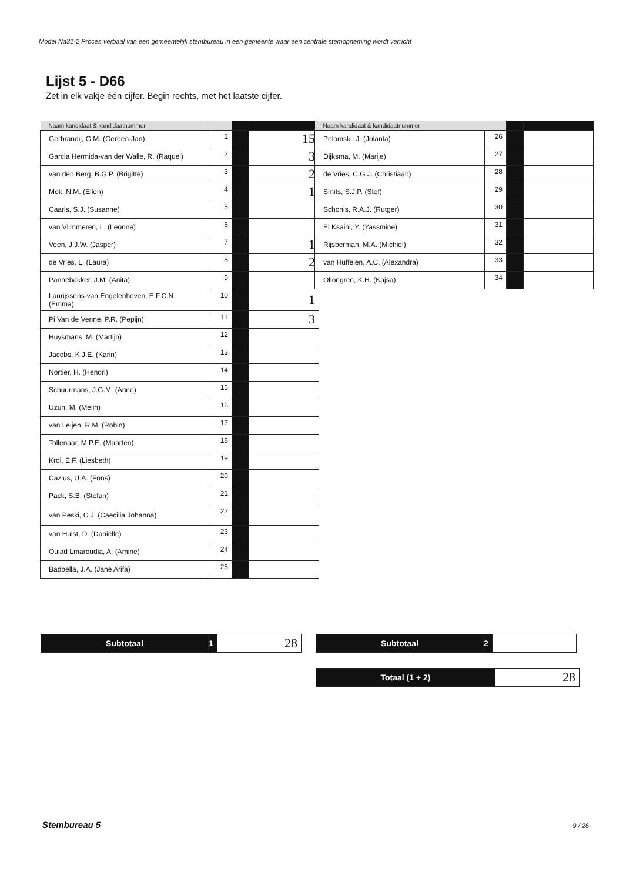Model Na31-2 Proces-verbaal van een gemeentelijk stembureau in een gemeente waar een centrale stemopneming wordt verricht
Lijst 5 - D66
Zet in elk vakje één cijfer. Begin rechts, met het laatste cijfer.
| Naam kandidaat & kandidaatnummer | | | |
| Gerbrandij, G.M. (Gerben-Jan) | 1 | | 15 |
| Garcia Hermida-van der Walle, R. (Raquel) | 2 | | 3 |
| van den Berg, B.G.P. (Brigitte) | 3 | | 2 |
| Mok, N.M. (Ellen) | 4 | | 1 |
| Caarls, S.J. (Susanne) | 5 | | |
| van Vlimmeren, L. (Leonne) | 6 | | |
| Veen, J.J.W. (Jasper) | 7 | | 1 |
| de Vries, L. (Laura) | 8 | | 2 |
| Pannebakker, J.M. (Anita) | 9 | | |
| Laurijssens-van Engelenhoven, E.F.C.N. (Emma) | 10 | | 1 |
| Pi Van de Venne, P.R. (Pepijn) | 11 | | 3 |
| Huysmans, M. (Martijn) | 12 | | |
| Jacobs, K.J.E. (Karin) | 13 | | |
| Nortier, H. (Hendri) | 14 | | |
| Schuurmans, J.G.M. (Anne) | 15 | | |
| Uzun, M. (Melih) | 16 | | |
| van Leijen, R.M. (Robin) | 17 | | |
| Tollenaar, M.P.E. (Maarten) | 18 | | |
| Krol, E.F. (Liesbeth) | 19 | | |
| Cazius, U.A. (Fons) | 20 | | |
| Pack, S.B. (Stefan) | 21 | | |
| van Peski, C.J. (Caecilia Johanna) | 22 | | |
| van Hulst, D. (Daniëlle) | 23 | | |
| Oulad Lmaroudia, A. (Amine) | 24 | | |
| Badoella, J.A. (Jane Arifa) | 25 | | |
| Naam kandidaat & kandidaatnummer | | | |
| Polomski, J. (Jolanta) | 26 | | |
| Dijksma, M. (Marije) | 27 | | |
| de Vries, C.G.J. (Christiaan) | 28 | | |
| Smits, S.J.P. (Stef) | 29 | | |
| Schonis, R.A.J. (Rutger) | 30 | | |
| El Ksaihi, Y. (Yassmine) | 31 | | |
| Rijsberman, M.A. (Michiel) | 32 | | |
| van Huffelen, A.C. (Alexandra) | 33 | | |
| Ollongren, K.H. (Kajsa) | 34 | | |
| Subtotaal | 1 | 28 |
| Subtotaal | 2 | |
| Totaal (1 + 2) | 28 |
Stembureau 5 9 / 26